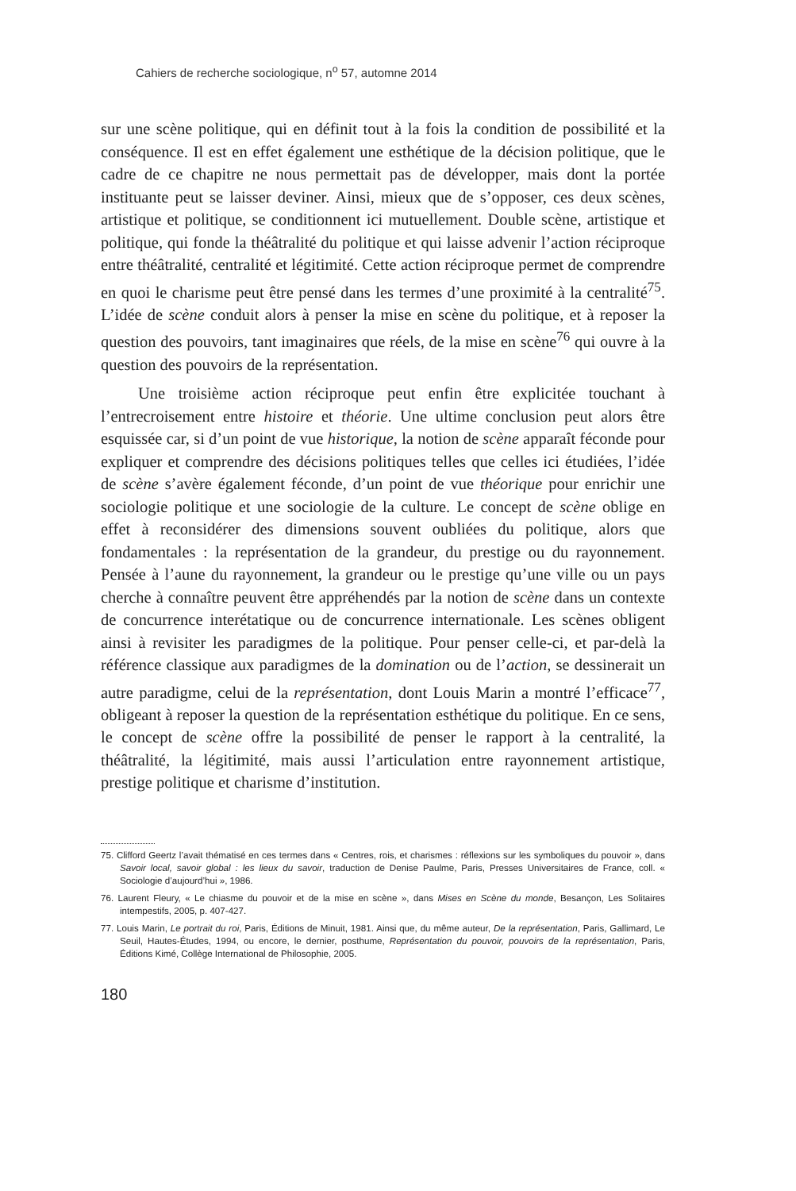Cahiers de recherche sociologique, n<sup>o</sup> 57, automne 2014
sur une scène politique, qui en définit tout à la fois la condition de possibilité et la conséquence. Il est en effet également une esthétique de la décision politique, que le cadre de ce chapitre ne nous permettait pas de développer, mais dont la portée instituante peut se laisser deviner. Ainsi, mieux que de s’opposer, ces deux scènes, artistique et politique, se conditionnent ici mutuellement. Double scène, artistique et politique, qui fonde la théâtralité du politique et qui laisse advenir l’action réciproque entre théâtralité, centralité et légitimité. Cette action réciproque permet de comprendre en quoi le charisme peut être pensé dans les termes d’une proximité à la centralité<sup>75</sup>. L’idée de scène conduit alors à penser la mise en scène du politique, et à reposer la question des pouvoirs, tant imaginaires que réels, de la mise en scène<sup>76</sup> qui ouvre à la question des pouvoirs de la représentation.
Une troisième action réciproque peut enfin être explicitée touchant à l’entrecroisement entre histoire et théorie. Une ultime conclusion peut alors être esquissée car, si d’un point de vue historique, la notion de scène apparaît féconde pour expliquer et comprendre des décisions politiques telles que celles ici étudiées, l’idée de scène s’avère également féconde, d’un point de vue théorique pour enrichir une sociologie politique et une sociologie de la culture. Le concept de scène oblige en effet à reconsidérer des dimensions souvent oubliées du politique, alors que fondamentales : la représentation de la grandeur, du prestige ou du rayonnement. Pensée à l’aune du rayonnement, la grandeur ou le prestige qu’une ville ou un pays cherche à connaître peuvent être appréhendés par la notion de scène dans un contexte de concurrence interétatique ou de concurrence internationale. Les scènes obligent ainsi à revisiter les paradigmes de la politique. Pour penser celle-ci, et par-delà la référence classique aux paradigmes de la domination ou de l’action, se dessinerait un autre paradigme, celui de la représentation, dont Louis Marin a montré l’efficace<sup>77</sup>, obligeant à reposer la question de la représentation esthétique du politique. En ce sens, le concept de scène offre la possibilité de penser le rapport à la centralité, la théâtralité, la légitimité, mais aussi l’articulation entre rayonnement artistique, prestige politique et charisme d’institution.
75. Clifford Geertz l’avait thématisé en ces termes dans « Centres, rois, et charismes : réflexions sur les symboliques du pouvoir », dans Savoir local, savoir global : les lieux du savoir, traduction de Denise Paulme, Paris, Presses Universitaires de France, coll. « Sociologie d’aujourd’hui », 1986.
76. Laurent Fleury, « Le chiasme du pouvoir et de la mise en scène », dans Mises en Scène du monde, Besançon, Les Solitaires intempestifs, 2005, p. 407-427.
77. Louis Marin, Le portrait du roi, Paris, Éditions de Minuit, 1981. Ainsi que, du même auteur, De la représentation, Paris, Gallimard, Le Seuil, Hautes-Études, 1994, ou encore, le dernier, posthume, Représentation du pouvoir, pouvoirs de la représentation, Paris, Éditions Kimé, Collège International de Philosophie, 2005.
180